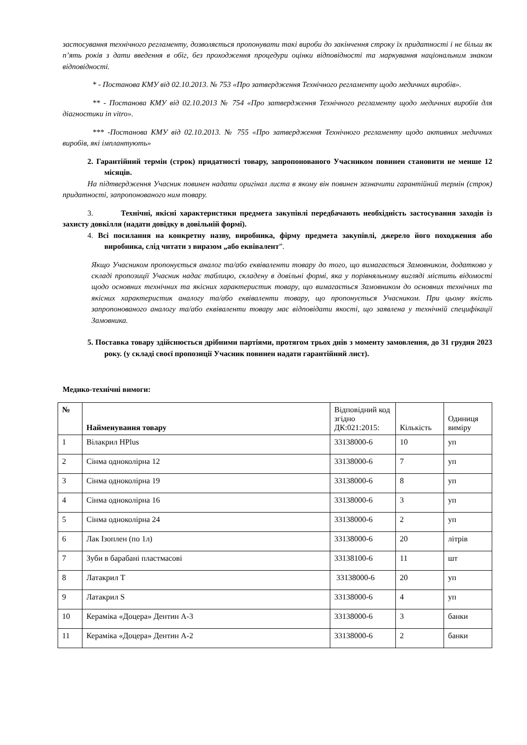застосування технічного регламенту, дозволяється пропонувати такі вироби до закінчення строку їх придатності і не більш як п’ять років з дати введення в обіг, без проходження процедури оцінки відповідності та маркування національним знаком відповідності.
* - Постанова КМУ від 02.10.2013. № 753 «Про затвердження Технічного регламенту щодо медичних виробів».
** - Постанова КМУ від 02.10.2013 № 754 «Про затвердження Технічного регламенту щодо медичних виробів для діагностики in vitro».
*** -Постанова КМУ від 02.10.2013. № 755 «Про затвердження Технічного регламенту щодо активних медичних виробів, які імплантують»
2. Гарантійний термін (строк) придатності товару, запропонованого Учасником повинен становити не менше 12 місяців.
На підтвердження Учасник повинен надати оригінал листа в якому він повинен зазначити гарантійний термін (строк) придатності, запропонованого ним товару.
3. Технічні, якісні характеристики предмета закупівлі передбачають необхідність застосування заходів із захисту довкілля (надати довідку в довільній формі).
4. Всі посилання на конкретну назву, виробника, фірму предмета закупівлі, джерело його походження або виробника, слід читати з виразом „або еквівалент”.
Якщо Учасником пропонується аналог та/або еквіваленти товару до того, що вимагається Замовником, додатково у складі пропозиції Учасник надає таблицю, складену в довільні формі, яка у порівняльному вигляді містить відомості щодо основних технічних та якісних характеристик товару, що вимагається Замовником до основних технічних та якісних характеристик аналогу та/або еквіваленти товару, що пропонується Учасником. При цьому якість запропонованого аналогу та/або еквіваленти товару має відповідати якості, що заявлена у технічній специфікації Замовника.
5. Поставка товару здійснюється дрібними партіями, протягом трьох днів з моменту замовлення, до 31 грудня 2023 року. (у складі своєї пропозиції Учасник повинен надати гарантійний лист).
Медико-технічні вимоги:
| № | Найменування товару | Відповідний код згідно ДК:021:2015: | Кількість | Одиниця виміру |
| --- | --- | --- | --- | --- |
| 1 | Вілакрил HPlus | 33138000-6 | 10 | уп |
| 2 | Сінма одноколірна 12 | 33138000-6 | 7 | уп |
| 3 | Сінма одноколірна 19 | 33138000-6 | 8 | уп |
| 4 | Сінма одноколірна 16 | 33138000-6 | 3 | уп |
| 5 | Сінма одноколірна 24 | 33138000-6 | 2 | уп |
| 6 | Лак Ізоплен (по 1л) | 33138000-6 | 20 | літрів |
| 7 | Зуби в барабані пластмасові | 33138100-6 | 11 | шт |
| 8 | Латакрил Т | 33138000-6 | 20 | уп |
| 9 | Латакрил S | 33138000-6 | 4 | уп |
| 10 | Кераміка «Доцера» Дентин А-3 | 33138000-6 | 3 | банки |
| 11 | Кераміка «Доцера» Дентин А-2 | 33138000-6 | 2 | банки |